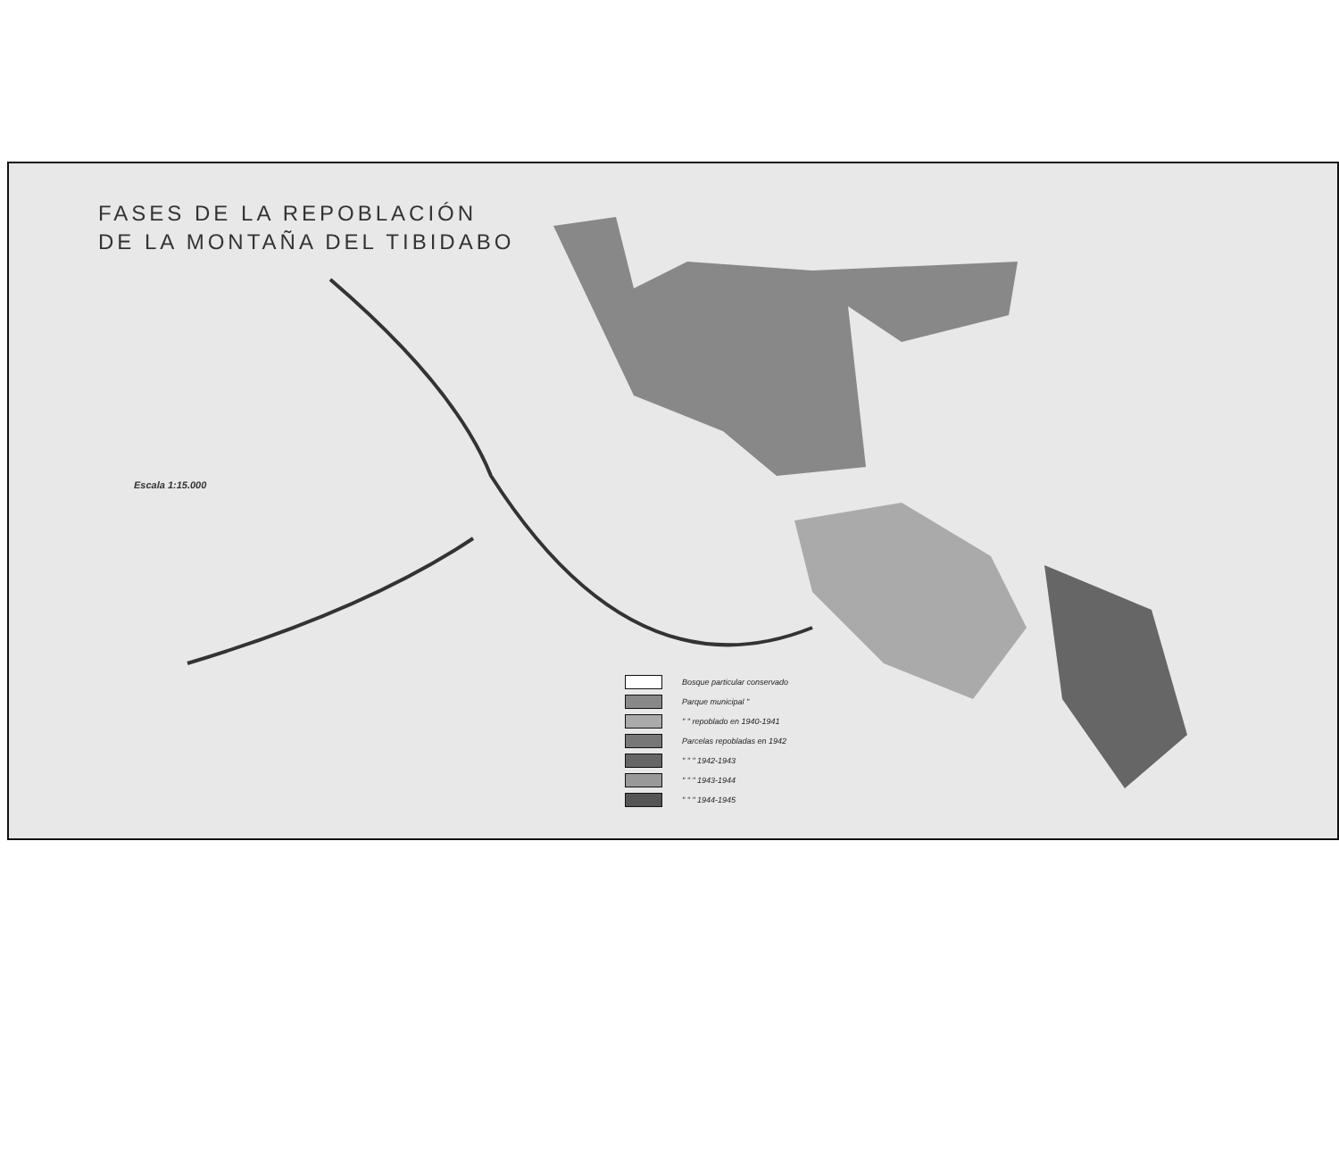FASES DE LA REPOBLACIÓN
DE LA MONTAÑA DEL TIBIDABO
Escala 1:15.000
Bosque particular conservado
Parque municipal "
" " repoblado en 1940-1941
Parcelas repobladas en 1942
" " " 1942-1943
" " " 1943-1944
" " " 1944-1945